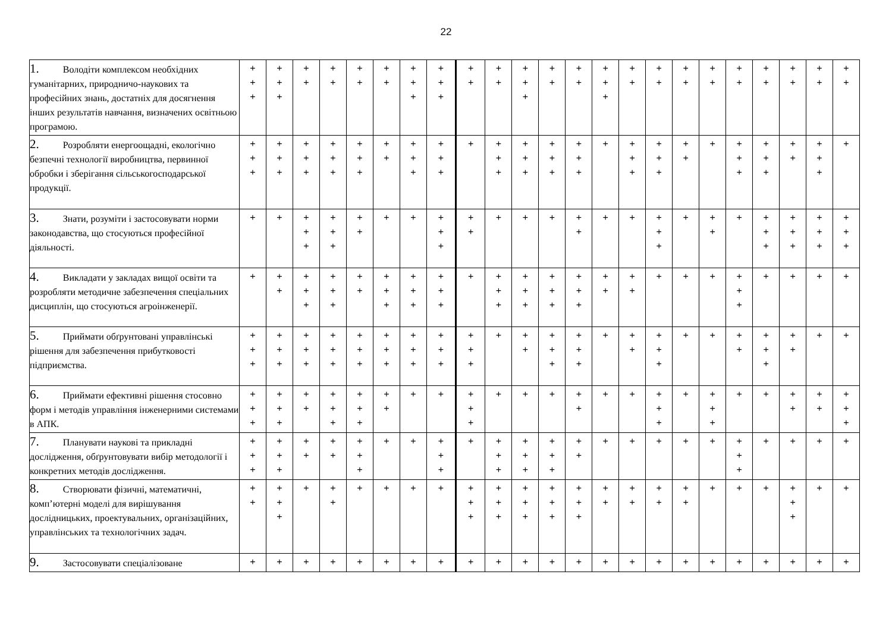22
| 1. Володіти комплексом необхідних гуманітарних, природничо-наукових та професійних знань, достатніх для досягнення інших результатів навчання, визначених освітньою програмою. | + + + | + + + | + + | + + | + + | + + | + + + | + + + | + + | + + | + + + | + + | + + | + + + | + + | + + | + + | + + | + + | + + | + + | + + | + + |
| 2. Розробляти енергоощадні, екологічно безпечні технології виробництва, первинної обробки і зберігання сільськогосподарської продукції. | + + + | + + + | + + + | + + + | + + + | + + | + + + | + + + | + | + + + | + + + | + + + | + + + | + | + + + | + + + | + + | + | + + + | + + + | + + | + + + | + |
| 3. Знати, розуміти і застосовувати норми законодавства, що стосуються професійної діяльності. | + | + | + + + | + + + | + + | + | + | + + + | + + | + | + | + | + + | + | + | + + + | + | + + | + | + + + | + + + | + + + | + + + |
| 4. Викладати у закладах вищої освіти та розробляти методичне забезпечення спеціальних дисциплін, що стосуються агроінженерії. | + | + + | + + + | + + + | + + | + + + | + + + | + + + | + | + + + | + + + | + + + | + + + | + + | + + | + | + | + | + + + | + | + | + | + |
| 5. Приймати обґрунтовані управлінські рішення для забезпечення прибутковості підприємства. | + + + | + + + | + + + | + + + | + + + | + + + | + + + | + + + | + + + | + | + + | + + + | + + + | + | + + | + + + | + | + | + + | + + + | + + | + | + |
| 6. Приймати ефективні рішення стосовно форм і методів управління інженерними системами в АПК. | + + + | + + + | + + | + + + | + + + | + + | + | + | + + + | + | + | + | + + | + | + | + + + | + | + + + | + | + | + + | + + | + + + |
| 7. Планувати наукові та прикладні дослідження, обґрунтовувати вибір методології і конкретних методів дослідження. | + + + | + + + | + + | + + | + + + | + | + | + + + | + | + + + | + + + | + + + | + + | + | + | + | + | + | + + + | + | + | + | + |
| 8. Створювати фізичні, математичні, комп’ютерні моделі для вирішування дослідницьких, проектувальних, організаційних, управлінських та технологічних задач. | + + | + + + | + | + + | + | + | + | + | + + + | + + + | + + + | + + + | + + + | + + | + + | + + | + + | + | + | + | + + + | + | + |
| 9. Застосовувати спеціалізоване | + | + | + | + | + | + | + | + | + | + | + | + | + | + | + | + | + | + | + | + | + | + | + |